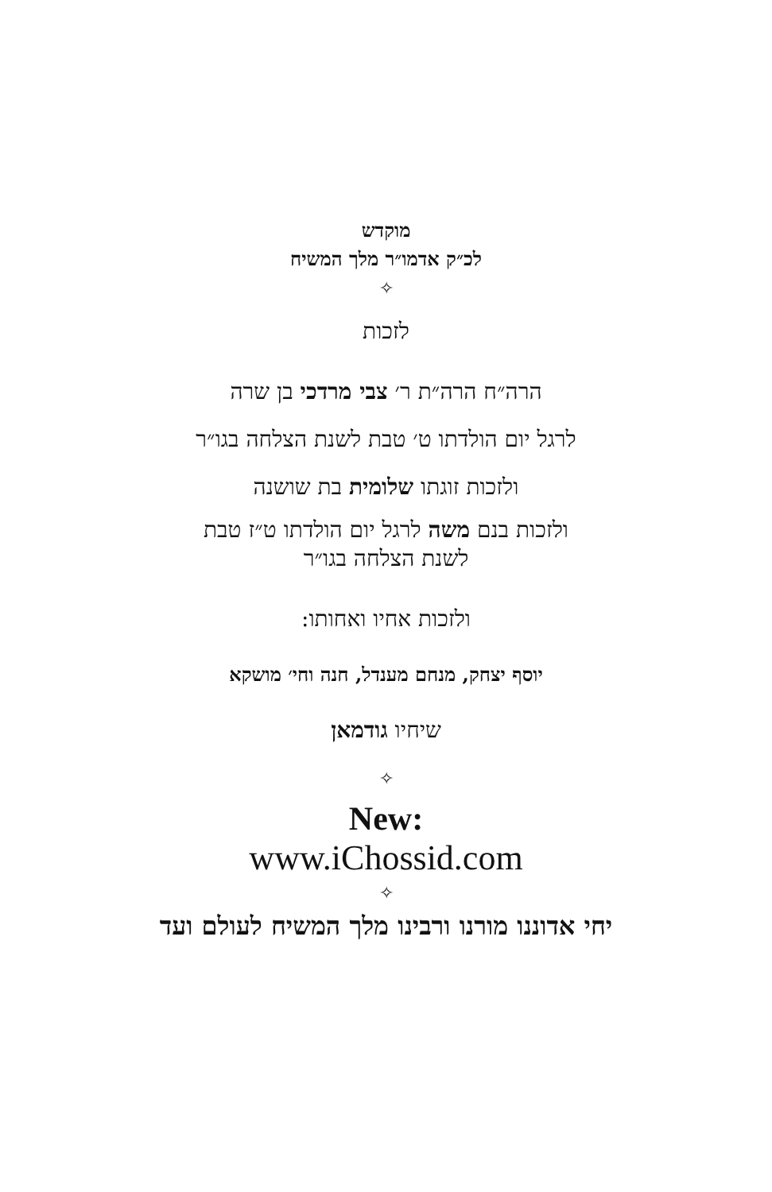מוקדש
לכ״ק אדמו״ר מלך המשיח
✧
לזכות
הרה״ח הרה״ת ר׳ צבי מרדכי בן שרה
לרגל יום הולדתו ט׳ טבת לשנת הצלחה בגו״ר
ולזכות זוגתו שלומית בת שושנה
ולזכות בנם משה לרגל יום הולדתו ט״ז טבת
לשנת הצלחה בגו״ר
ולזכות אחיו ואחותו:
יוסף יצחק, מנחם מענדל, חנה וחי׳ מושקא
שיחיו גודמאן
✧
New:
www.iChossid.com
✧
יחי אדוננו מורנו ורבינו מלך המשיח לעולם ועד